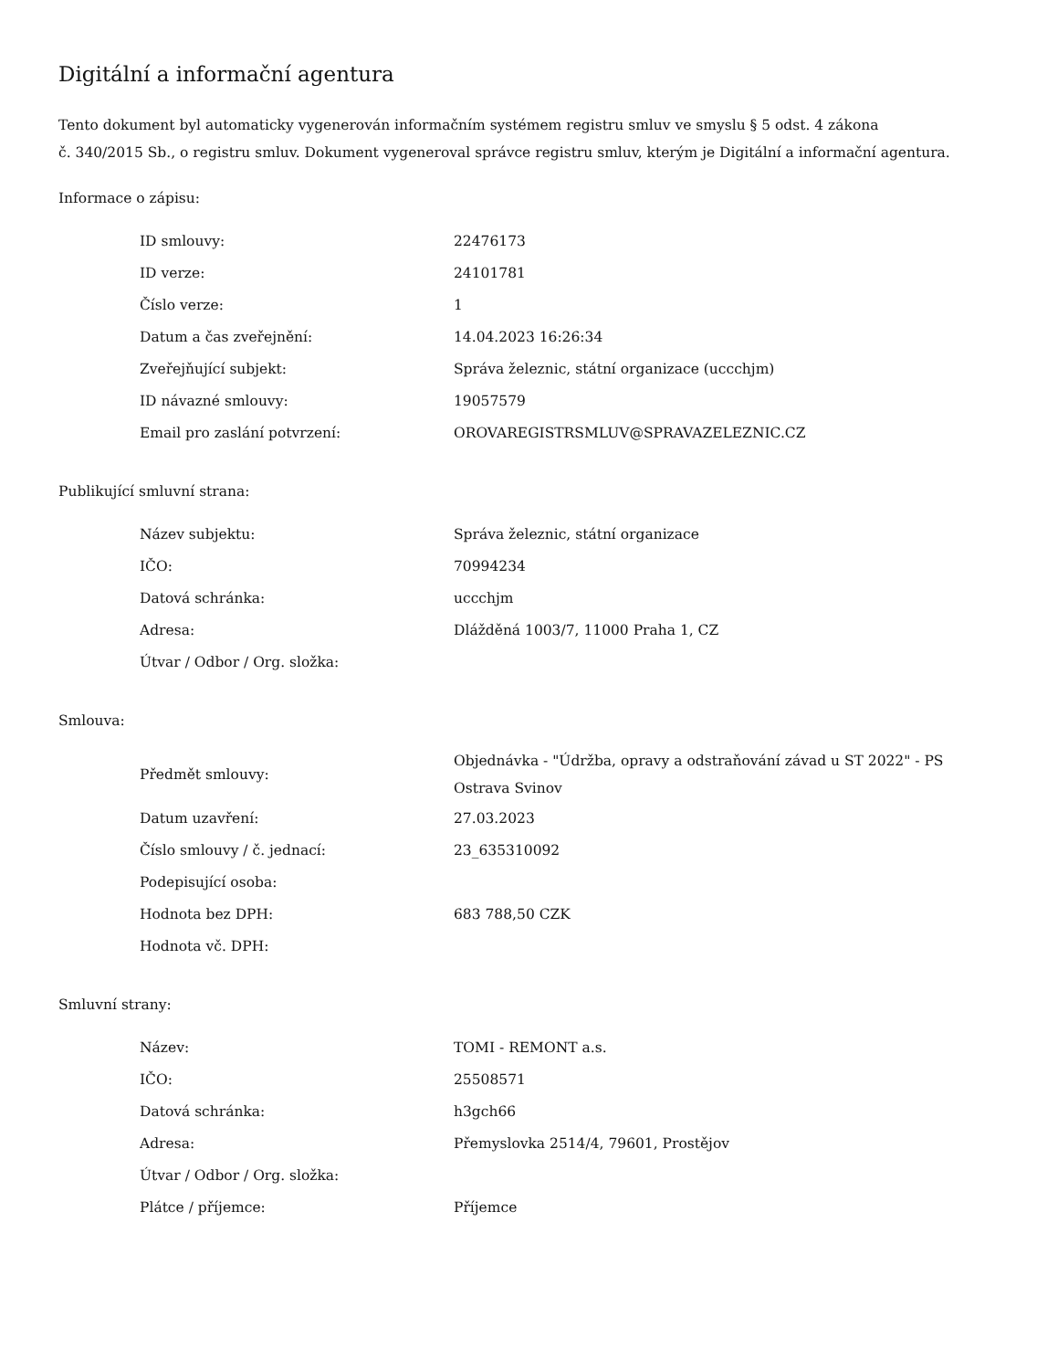Digitální a informační agentura
Tento dokument byl automaticky vygenerován informačním systémem registru smluv ve smyslu § 5 odst. 4 zákona
č. 340/2015 Sb., o registru smluv. Dokument vygeneroval správce registru smluv, kterým je Digitální a informační agentura.
Informace o zápisu:
| ID smlouvy: | 22476173 |
| ID verze: | 24101781 |
| Číslo verze: | 1 |
| Datum a čas zveřejnění: | 14.04.2023 16:26:34 |
| Zveřejňující subjekt: | Správa železnic, státní organizace (uccchjm) |
| ID návazné smlouvy: | 19057579 |
| Email pro zaslání potvrzení: | OROVAREGISTRSMLUV@SPRAVAZELEZNIC.CZ |
Publikující smluvní strana:
| Název subjektu: | Správa železnic, státní organizace |
| IČO: | 70994234 |
| Datová schránka: | uccchjm |
| Adresa: | Dlážděná 1003/7, 11000 Praha 1, CZ |
| Útvar / Odbor / Org. složka: | |
Smlouva:
| Předmět smlouvy: | Objednávka - "Údržba, opravy a odstraňování závad u ST 2022" - PS Ostrava Svinov |
| Datum uzavření: | 27.03.2023 |
| Číslo smlouvy / č. jednací: | 23_635310092 |
| Podepisující osoba: | |
| Hodnota bez DPH: | 683 788,50 CZK |
| Hodnota vč. DPH: | |
Smluvní strany:
| Název: | TOMI - REMONT a.s. |
| IČO: | 25508571 |
| Datová schránka: | h3gch66 |
| Adresa: | Přemyslovka 2514/4, 79601, Prostějov |
| Útvar / Odbor / Org. složka: | |
| Plátce / příjemce: | Příjemce |